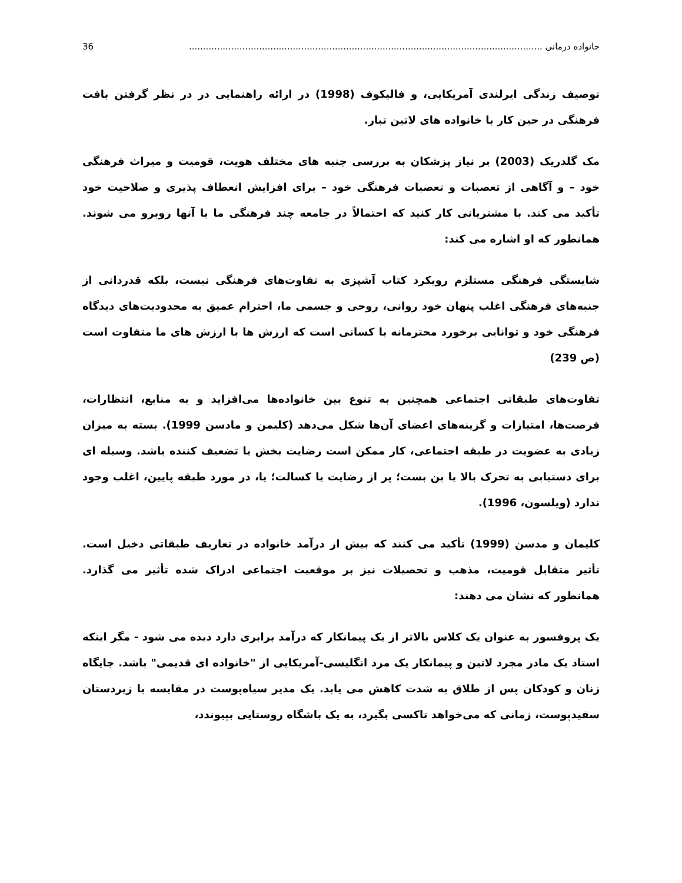خانواده درمانی .............................................................................................................................. 36
توصیف زندگی ایرلندی آمریکایی، و فالیکوف (1998) در ارائه راهنمایی در در نظر گرفتن بافت فرهنگی در حین کار با خانواده های لاتین تبار.
مک گلدریک (2003) بر نیاز پزشکان به بررسی جنبه های مختلف هویت، قومیت و میراث فرهنگی خود – و آگاهی از تعصبات و تعصبات فرهنگی خود – برای افزایش انعطاف پذیری و صلاحیت خود تأکید می کند. با مشتریانی کار کنید که احتمالاً در جامعه چند فرهنگی ما با آنها روبرو می شوند. همانطور که او اشاره می کند:
شایستگی فرهنگی مستلزم رویکرد کتاب آشپزی به تفاوت‌های فرهنگی نیست، بلکه قدردانی از جنبه‌های فرهنگی اغلب پنهان خود روانی، روحی و جسمی ما، احترام عمیق به محدودیت‌های دیدگاه فرهنگی خود و توانایی برخورد محترمانه با کسانی است که ارزش ها با ارزش های ما متفاوت است (ص 239)
تفاوت‌های طبقاتی اجتماعی همچنین به تنوع بین خانواده‌ها می‌افزاید و به منابع، انتظارات، فرصت‌ها، امتیازات و گزینه‌های اعضای آن‌ها شکل می‌دهد (کلیمن و مادسن 1999). بسته به میزان زیادی به عضویت در طبقه اجتماعی، کار ممکن است رضایت بخش یا تضعیف کننده باشد. وسیله ای برای دستیابی به تحرک بالا یا بن بست؛ پر از رضایت یا کسالت؛ یا، در مورد طبقه پایین، اغلب وجود ندارد (ویلسون، 1996).
کلیمان و مدسن (1999) تأکید می کنند که بیش از درآمد خانواده در تعاریف طبقاتی دخیل است. تأثیر متقابل قومیت، مذهب و تحصیلات نیز بر موقعیت اجتماعی ادراک شده تأثیر می گذارد. همانطور که نشان می دهند:
یک پروفسور به عنوان یک کلاس بالاتر از یک پیمانکار که درآمد برابری دارد دیده می شود - مگر اینکه استاد یک مادر مجرد لاتین و پیمانکار یک مرد انگلیسی-آمریکایی از "خانواده ای قدیمی" باشد. جایگاه زنان و کودکان پس از طلاق به شدت کاهش می یابد. یک مدیر سیاه‌پوست در مقایسه با زیردستان سفیدپوست، زمانی که می‌خواهد تاکسی بگیرد، به یک باشگاه روستایی بپیوندد،